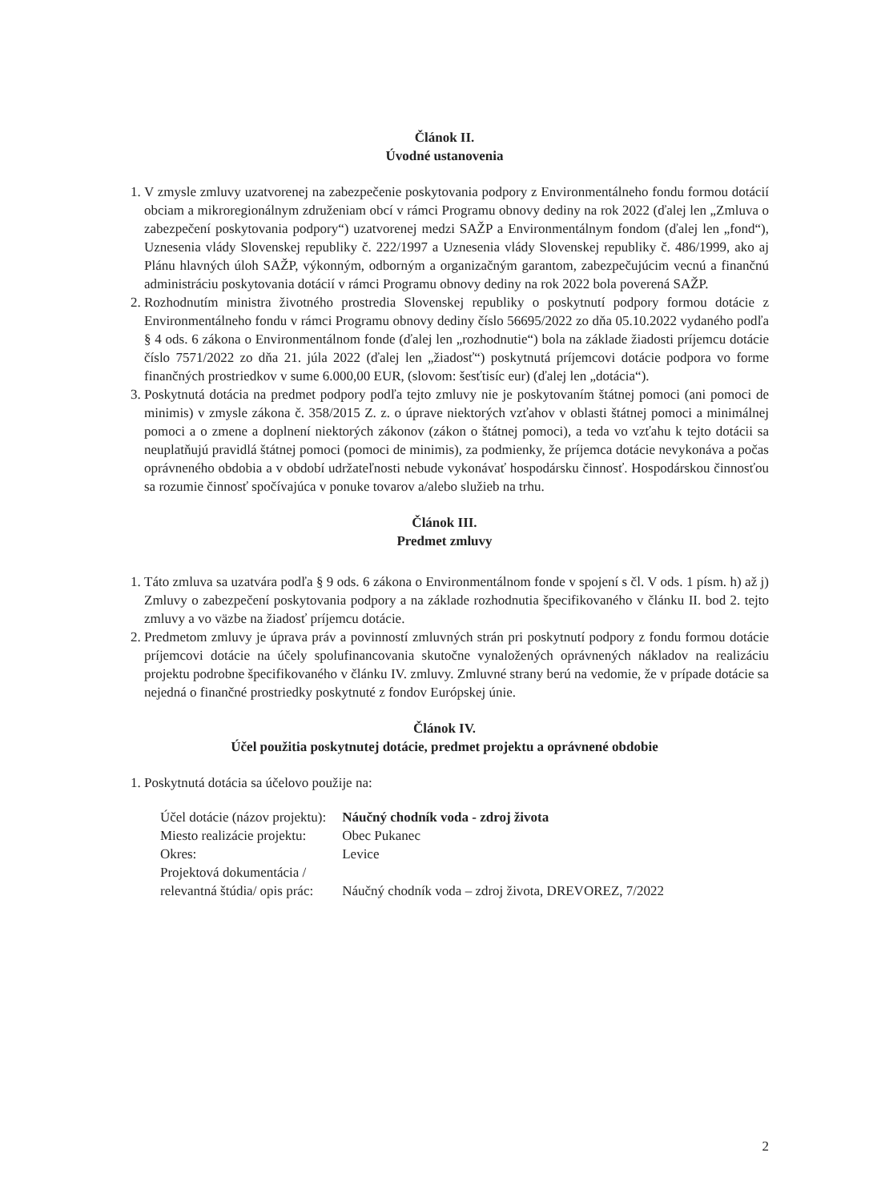Článok II.
Úvodné ustanovenia
1. V zmysle zmluvy uzatvorenej na zabezpečenie poskytovania podpory z Environmentálneho fondu formou dotácií obciam a mikroregionálnym združeniam obcí v rámci Programu obnovy dediny na rok 2022 (ďalej len „Zmluva o zabezpečení poskytovania podpory“) uzatvorenej medzi SAŽP a Environmentálnym fondom (ďalej len „fond“), Uznesenia vlády Slovenskej republiky č. 222/1997 a Uznesenia vlády Slovenskej republiky č. 486/1999, ako aj Plánu hlavných úloh SAŽP, výkonným, odborným a organizačným garantom, zabezpečujúcim vecnú a finančnú administráciu poskytovania dotácií v rámci Programu obnovy dediny na rok 2022 bola poverená SAŽP.
2. Rozhodnutím ministra životného prostredia Slovenskej republiky o poskytnutí podpory formou dotácie z Environmentálneho fondu v rámci Programu obnovy dediny číslo 56695/2022 zo dňa 05.10.2022 vydaného podľa § 4 ods. 6 zákona o Environmentálnom fonde (ďalej len „rozhodnutie“) bola na základe žiadosti príjemcu dotácie číslo 7571/2022 zo dňa 21. júla 2022 (ďalej len „žiadosť“) poskytnutá príjemcovi dotácie podpora vo forme finančných prostriedkov v sume 6.000,00 EUR, (slovom: šesťtisíc eur) (ďalej len „dotácia“).
3. Poskytnutá dotácia na predmet podpory podľa tejto zmluvy nie je poskytovaním štátnej pomoci (ani pomoci de minimis) v zmysle zákona č. 358/2015 Z. z. o úprave niektorých vzťahov v oblasti štátnej pomoci a minimálnej pomoci a o zmene a doplnení niektorých zákonov (zákon o štátnej pomoci), a teda vo vzťahu k tejto dotácii sa neuplatňujú pravidlá štátnej pomoci (pomoci de minimis), za podmienky, že príjemca dotácie nevykonáva a počas oprávneného obdobia a v období udržateľnosti nebude vykonávať hospodársku činnosť. Hospodárskou činnosťou sa rozumie činnosť spočívajúca v ponuke tovarov a/alebo služieb na trhu.
Článok III.
Predmet zmluvy
1. Táto zmluva sa uzatvára podľa § 9 ods. 6 zákona o Environmentálnom fonde v spojení s čl. V ods. 1 písm. h) až j) Zmluvy o zabezpečení poskytovania podpory a na základe rozhodnutia špecifikovaného v článku II. bod 2. tejto zmluvy a vo väzbe na žiadosť príjemcu dotácie.
2. Predmetom zmluvy je úprava práv a povinností zmluvných strán pri poskytnutí podpory z fondu formou dotácie príjemcovi dotácie na účely spolufinancovania skutočne vynaložených oprávnených nákladov na realizáciu projektu podrobne špecifikovaného v článku IV. zmluvy. Zmluvné strany berú na vedomie, že v prípade dotácie sa nejedná o finančné prostriedky poskytnuté z fondov Európskej únie.
Článok IV.
Účel použitia poskytnutej dotácie, predmet projektu a oprávnené obdobie
1. Poskytnutá dotácia sa účelovo použije na:
| Účel dotácie (názov projektu): | Náučný chodník voda - zdroj života |
| Miesto realizácie projektu: | Obec Pukanec |
| Okres: | Levice |
| Projektová dokumentácia / relevantná štúdia/ opis prác: | Náučný chodník voda – zdroj života, DREVOREZ, 7/2022 |
2